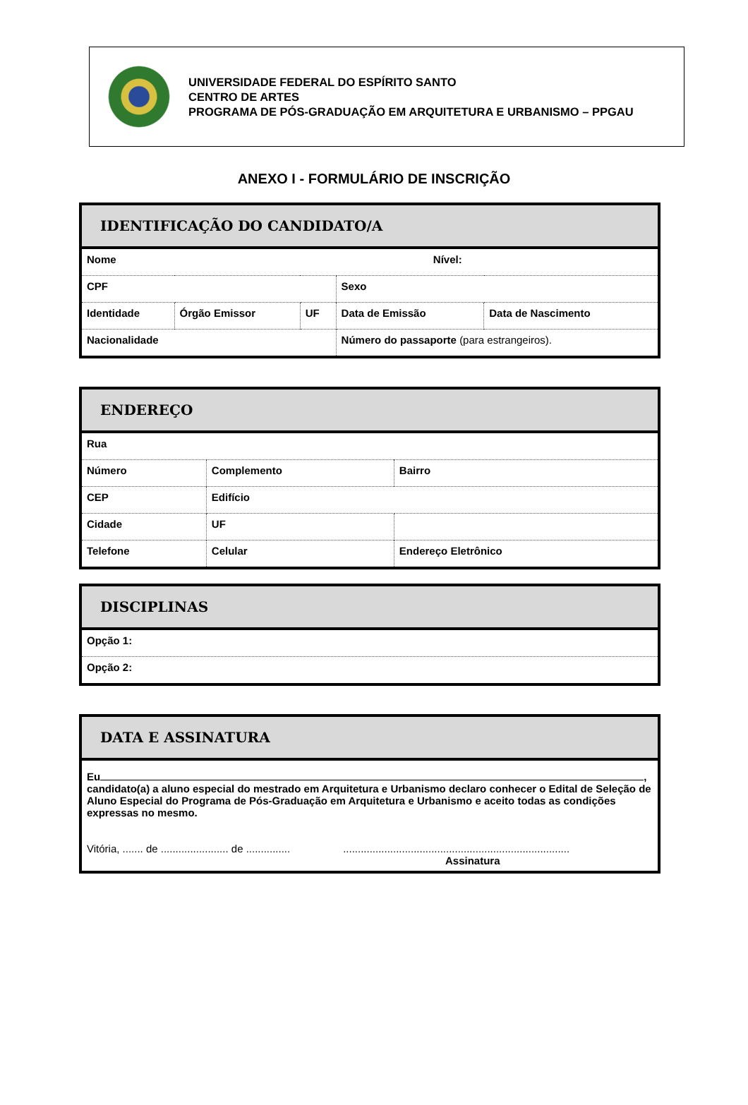UNIVERSIDADE FEDERAL DO ESPÍRITO SANTO
CENTRO DE ARTES
PROGRAMA DE PÓS-GRADUAÇÃO EM ARQUITETURA E URBANISMO – PPGAU
ANEXO I - FORMULÁRIO DE INSCRIÇÃO
| IDENTIFICAÇÃO DO CANDIDATO/A | | | | |
| --- | --- | --- | --- | --- |
| Nome Nível: | | | | |
| CPF | | | Sexo | |
| Identidade | Órgão Emissor | UF | Data de Emissão | Data de Nascimento |
| Nacionalidade | | | Número do passaporte (para estrangeiros). | |
| ENDEREÇO | | | |
| --- | --- | --- | --- |
| Rua | | | |
| Número | Complemento | | Bairro |
| CEP | Edifício | | |
| Cidade | UF | | |
| Telefone | Celular | Endereço Eletrônico | |
| DISCIPLINAS |
| --- |
| Opção 1: |
| Opção 2: |
| DATA E ASSINATURA |
| --- |
| Eu , candidato(a) a aluno especial do mestrado em Arquitetura e Urbanismo declaro conhecer o Edital de Seleção de Aluno Especial do Programa de Pós-Graduação em Arquitetura e Urbanismo e aceito todas as condições expressas no mesmo. Vitória, ....... de ....................... de ............... ............................................................................. Assinatura |